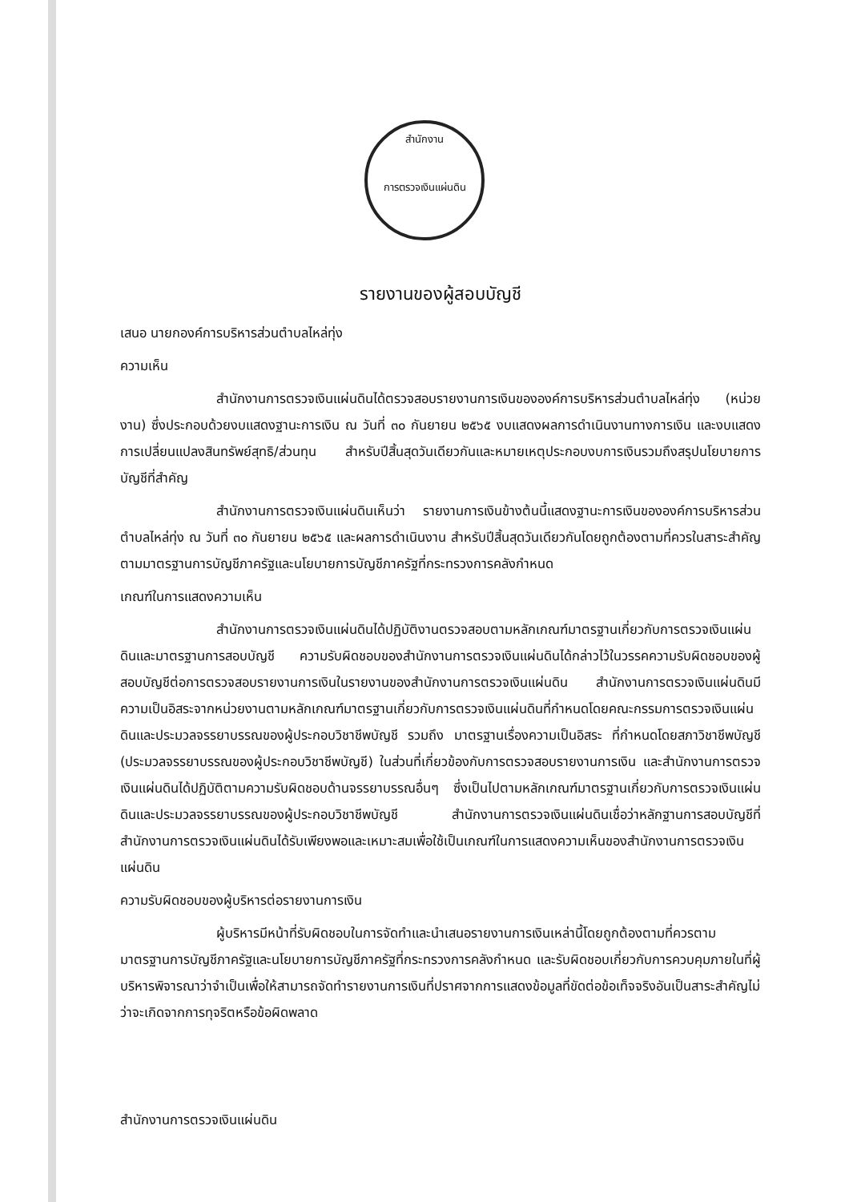สำนักงาน
การตรวจเงินแผ่นดิน
รายงานของผู้สอบบัญชี
เสนอ นายกองค์การบริหารส่วนตำบลไหล่ทุ่ง
ความเห็น
สำนักงานการตรวจเงินแผ่นดินได้ตรวจสอบรายงานการเงินขององค์การบริหารส่วนตำบลไหล่ทุ่ง (หน่วยงาน) ซึ่งประกอบด้วยงบแสดงฐานะการเงิน ณ วันที่ ๓๐ กันยายน ๒๕๖๕ งบแสดงผลการดำเนินงานทางการเงิน และงบแสดงการเปลี่ยนแปลงสินทรัพย์สุทธิ/ส่วนทุน สำหรับปีสิ้นสุดวันเดียวกันและหมายเหตุประกอบงบการเงินรวมถึงสรุปนโยบายการบัญชีที่สำคัญ
สำนักงานการตรวจเงินแผ่นดินเห็นว่า รายงานการเงินข้างต้นนี้แสดงฐานะการเงินขององค์การบริหารส่วนตำบลไหล่ทุ่ง ณ วันที่ ๓๐ กันยายน ๒๕๖๕ และผลการดำเนินงาน สำหรับปีสิ้นสุดวันเดียวกันโดยถูกต้องตามที่ควรในสาระสำคัญตามมาตรฐานการบัญชีภาครัฐและนโยบายการบัญชีภาครัฐที่กระทรวงการคลังกำหนด
เกณฑ์ในการแสดงความเห็น
สำนักงานการตรวจเงินแผ่นดินได้ปฏิบัติงานตรวจสอบตามหลักเกณฑ์มาตรฐานเกี่ยวกับการตรวจเงินแผ่นดินและมาตรฐานการสอบบัญชี ความรับผิดชอบของสำนักงานการตรวจเงินแผ่นดินได้กล่าวไว้ในวรรคความรับผิดชอบของผู้สอบบัญชีต่อการตรวจสอบรายงานการเงินในรายงานของสำนักงานการตรวจเงินแผ่นดิน สำนักงานการตรวจเงินแผ่นดินมีความเป็นอิสระจากหน่วยงานตามหลักเกณฑ์มาตรฐานเกี่ยวกับการตรวจเงินแผ่นดินที่กำหนดโดยคณะกรรมการตรวจเงินแผ่นดินและประมวลจรรยาบรรณของผู้ประกอบวิชาชีพบัญชี รวมถึง มาตรฐานเรื่องความเป็นอิสระ ที่กำหนดโดยสภาวิชาชีพบัญชี (ประมวลจรรยาบรรณของผู้ประกอบวิชาชีพบัญชี) ในส่วนที่เกี่ยวข้องกับการตรวจสอบรายงานการเงิน และสำนักงานการตรวจเงินแผ่นดินได้ปฏิบัติตามความรับผิดชอบด้านจรรยาบรรณอื่นๆ ซึ่งเป็นไปตามหลักเกณฑ์มาตรฐานเกี่ยวกับการตรวจเงินแผ่นดินและประมวลจรรยาบรรณของผู้ประกอบวิชาชีพบัญชี สำนักงานการตรวจเงินแผ่นดินเชื่อว่าหลักฐานการสอบบัญชีที่สำนักงานการตรวจเงินแผ่นดินได้รับเพียงพอและเหมาะสมเพื่อใช้เป็นเกณฑ์ในการแสดงความเห็นของสำนักงานการตรวจเงินแผ่นดิน
ความรับผิดชอบของผู้บริหารต่อรายงานการเงิน
ผู้บริหารมีหน้าที่รับผิดชอบในการจัดทำและนำเสนอรายงานการเงินเหล่านี้โดยถูกต้องตามที่ควรตามมาตรฐานการบัญชีภาครัฐและนโยบายการบัญชีภาครัฐที่กระทรวงการคลังกำหนด และรับผิดชอบเกี่ยวกับการควบคุมภายในที่ผู้บริหารพิจารณาว่าจำเป็นเพื่อให้สามารถจัดทำรายงานการเงินที่ปราศจากการแสดงข้อมูลที่ขัดต่อข้อเท็จจริงอันเป็นสาระสำคัญไม่ว่าจะเกิดจากการทุจริตหรือข้อผิดพลาด
สำนักงานการตรวจเงินแผ่นดิน